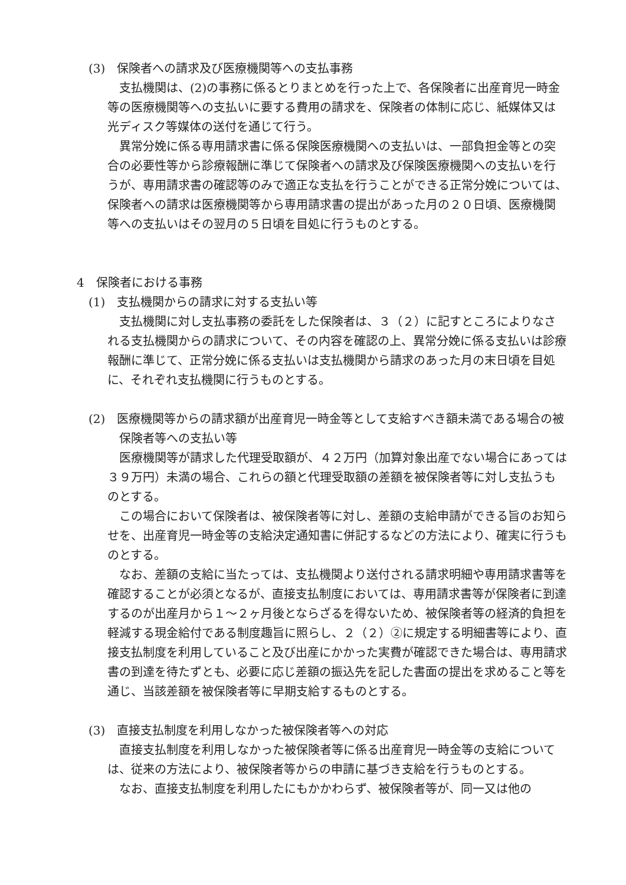(3)　保険者への請求及び医療機関等への支払事務
支払機関は、(2)の事務に係るとりまとめを行った上で、各保険者に出産育児一時金等の医療機関等への支払いに要する費用の請求を、保険者の体制に応じ、紙媒体又は光ディスク等媒体の送付を通じて行う。
異常分娩に係る専用請求書に係る保険医療機関への支払いは、一部負担金等との突合の必要性等から診療報酬に準じて保険者への請求及び保険医療機関への支払いを行うが、専用請求書の確認等のみで適正な支払を行うことができる正常分娩については、保険者への請求は医療機関等から専用請求書の提出があった月の２０日頃、医療機関等への支払いはその翌月の５日頃を目処に行うものとする。
4　保険者における事務
(1)　支払機関からの請求に対する支払い等
支払機関に対し支払事務の委託をした保険者は、３（２）に記すところによりなされる支払機関からの請求について、その内容を確認の上、異常分娩に係る支払いは診療報酬に準じて、正常分娩に係る支払いは支払機関から請求のあった月の末日頃を目処に、それぞれ支払機関に行うものとする。
(2)　医療機関等からの請求額が出産育児一時金等として支給すべき額未満である場合の被保険者等への支払い等
医療機関等が請求した代理受取額が、４２万円（加算対象出産でない場合にあっては３９万円）未満の場合、これらの額と代理受取額の差額を被保険者等に対し支払うものとする。
この場合において保険者は、被保険者等に対し、差額の支給申請ができる旨のお知らせを、出産育児一時金等の支給決定通知書に併記するなどの方法により、確実に行うものとする。
なお、差額の支給に当たっては、支払機関より送付される請求明細や専用請求書等を確認することが必須となるが、直接支払制度においては、専用請求書等が保険者に到達するのが出産月から１～２ヶ月後とならざるを得ないため、被保険者等の経済的負担を軽減する現金給付である制度趣旨に照らし、２（２）②に規定する明細書等により、直接支払制度を利用していること及び出産にかかった実費が確認できた場合は、専用請求書の到達を待たずとも、必要に応じ差額の振込先を記した書面の提出を求めること等を通じ、当該差額を被保険者等に早期支給するものとする。
(3)　直接支払制度を利用しなかった被保険者等への対応
直接支払制度を利用しなかった被保険者等に係る出産育児一時金等の支給については、従来の方法により、被保険者等からの申請に基づき支給を行うものとする。
なお、直接支払制度を利用したにもかかわらず、被保険者等が、同一又は他の